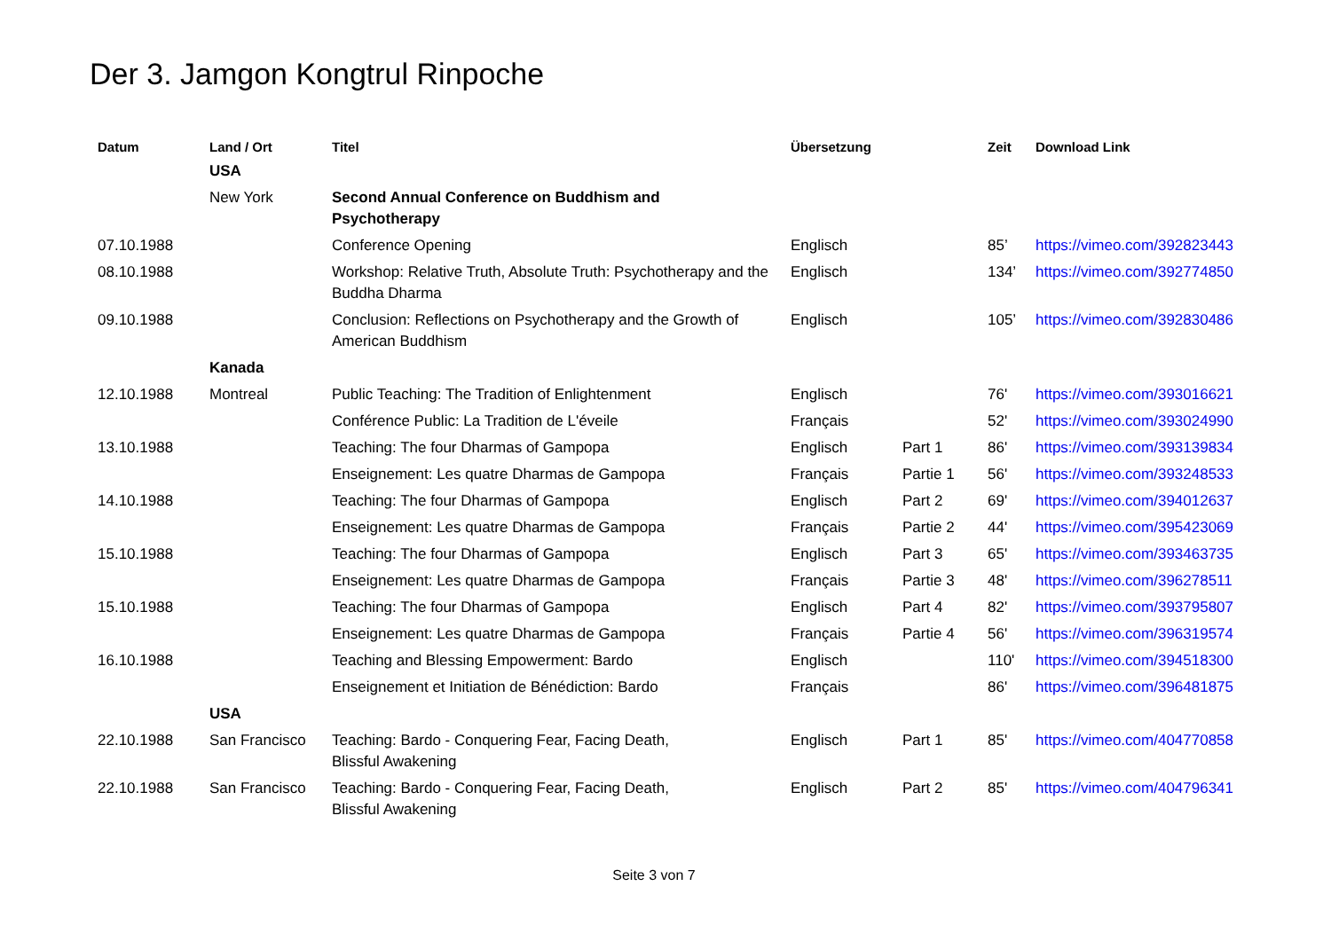Der 3. Jamgon Kongtrul Rinpoche
| Datum | Land / Ort | Titel | Übersetzung | | Zeit | Download Link |
| --- | --- | --- | --- | --- | --- | --- |
| | USA | | | | | |
| | New York | Second Annual Conference on Buddhism and Psychotherapy | | | | |
| 07.10.1988 | | Conference Opening | Englisch | | 85’ | https://vimeo.com/392823443 |
| 08.10.1988 | | Workshop: Relative Truth, Absolute Truth: Psychotherapy and the Buddha Dharma | Englisch | | 134’ | https://vimeo.com/392774850 |
| 09.10.1988 | | Conclusion: Reflections on Psychotherapy and the Growth of American Buddhism | Englisch | | 105’ | https://vimeo.com/392830486 |
| | Kanada | | | | | |
| 12.10.1988 | Montreal | Public Teaching: The Tradition of Enlightenment | Englisch | | 76' | https://vimeo.com/393016621 |
| | | Conférence Public: La Tradition de L'éveile | Français | | 52' | https://vimeo.com/393024990 |
| 13.10.1988 | | Teaching: The four Dharmas of Gampopa | Englisch | Part 1 | 86' | https://vimeo.com/393139834 |
| | | Enseignement: Les quatre Dharmas de Gampopa | Français | Partie 1 | 56' | https://vimeo.com/393248533 |
| 14.10.1988 | | Teaching: The four Dharmas of Gampopa | Englisch | Part 2 | 69' | https://vimeo.com/394012637 |
| | | Enseignement: Les quatre Dharmas de Gampopa | Français | Partie 2 | 44' | https://vimeo.com/395423069 |
| 15.10.1988 | | Teaching: The four Dharmas of Gampopa | Englisch | Part 3 | 65' | https://vimeo.com/393463735 |
| | | Enseignement: Les quatre Dharmas de Gampopa | Français | Partie 3 | 48' | https://vimeo.com/396278511 |
| 15.10.1988 | | Teaching: The four Dharmas of Gampopa | Englisch | Part 4 | 82' | https://vimeo.com/393795807 |
| | | Enseignement: Les quatre Dharmas de Gampopa | Français | Partie 4 | 56' | https://vimeo.com/396319574 |
| 16.10.1988 | | Teaching and Blessing Empowerment: Bardo | Englisch | | 110' | https://vimeo.com/394518300 |
| | | Enseignement et Initiation de Bénédiction: Bardo | Français | | 86' | https://vimeo.com/396481875 |
| | USA | | | | | |
| 22.10.1988 | San Francisco | Teaching: Bardo - Conquering Fear, Facing Death, Blissful Awakening | Englisch | Part 1 | 85' | https://vimeo.com/404770858 |
| 22.10.1988 | San Francisco | Teaching: Bardo - Conquering Fear, Facing Death, Blissful Awakening | Englisch | Part 2 | 85' | https://vimeo.com/404796341 |
Seite 3 von 7